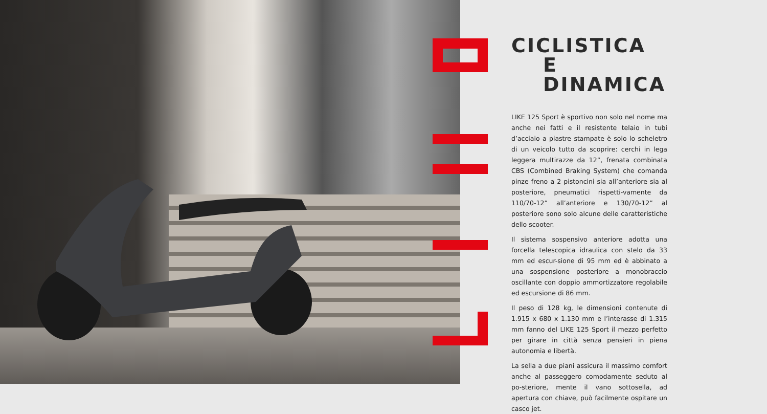CICLISTICA
E DINAMICA
LIKE 125 Sport è sportivo non solo nel nome ma anche nei fatti e il resistente telaio in tubi d’acciaio a piastre stampate è solo lo scheletro di un veicolo tutto da scoprire: cerchi in lega leggera multirazze da 12”, frenata combinata CBS (Combined Braking System) che comanda pinze freno a 2 pistoncini sia all’anteriore sia al posteriore, pneumatici rispetti-vamente da 110/70-12” all’anteriore e 130/70-12” al posteriore sono solo alcune delle caratteristiche dello scooter.
Il sistema sospensivo anteriore adotta una forcella telescopica idraulica con stelo da 33 mm ed escur-sione di 95 mm ed è abbinato a una sospensione posteriore a monobraccio oscillante con doppio ammortizzatore regolabile ed escursione di 86 mm.
Il peso di 128 kg, le dimensioni contenute di 1.915 x 680 x 1.130 mm e l’interasse di 1.315 mm fanno del LIKE 125 Sport il mezzo perfetto per girare in città senza pensieri in piena autonomia e libertà.
La sella a due piani assicura il massimo comfort anche al passeggero comodamente seduto al po-steriore, mente il vano sottosella, ad apertura con chiave, può facilmente ospitare un casco jet.